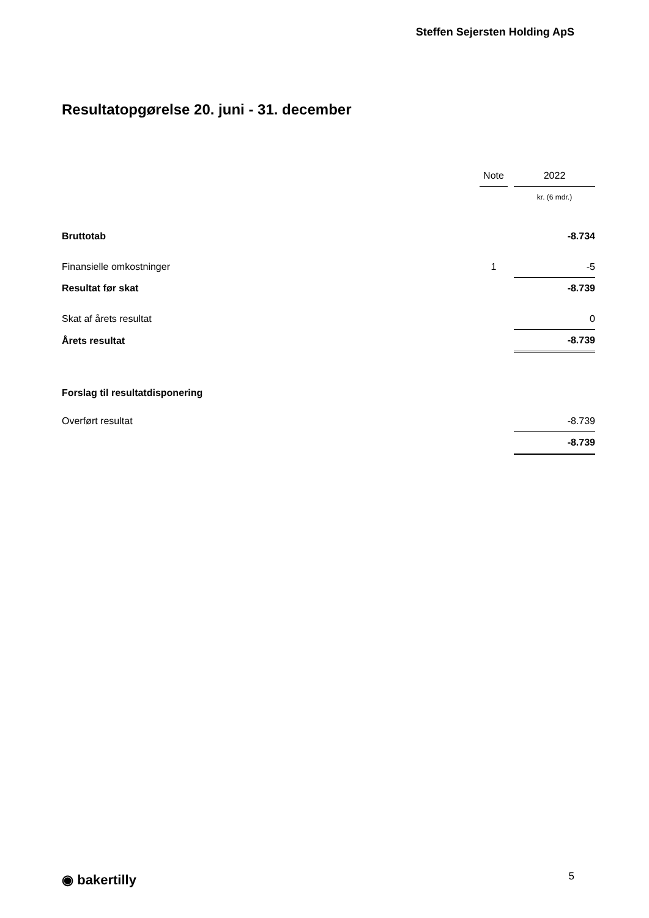Steffen Sejersten Holding ApS
Resultatopgørelse 20. juni - 31. december
| | Note | | 2022 |
| --- | --- | --- | --- |
| | | | kr. (6 mdr.) |
| Bruttotab | | | -8.734 |
| Finansielle omkostninger | 1 | | -5 |
| Resultat før skat | | | -8.739 |
| Skat af årets resultat | | | 0 |
| Årets resultat | | | -8.739 |
| Forslag til resultatdisponering | | | |
| Overført resultat | | | -8.739 |
| | | | -8.739 |
◉ bakertilly 5